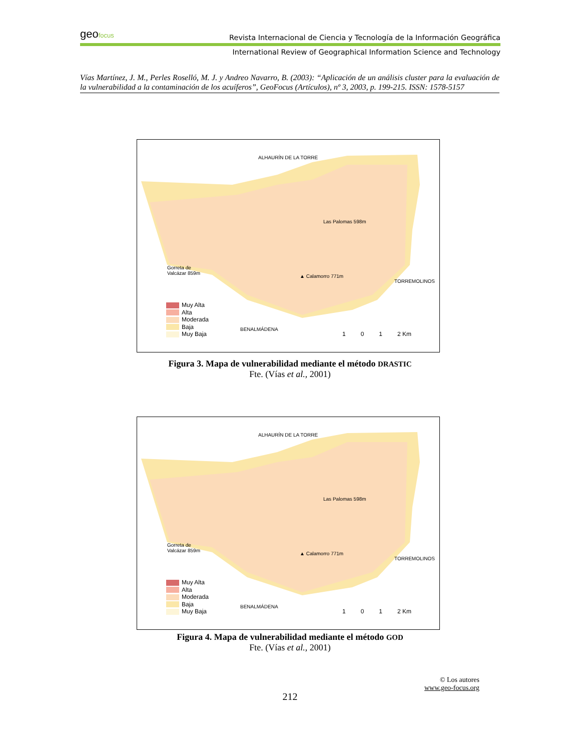geofocus
Revista Internacional de Ciencia y Tecnología de la Información Geográfica
International Review of Geographical Information Science and Technology
Vías Martínez, J. M., Perles Roselló, M. J. y Andreo Navarro, B. (2003): “Aplicación de un análisis cluster para la evaluación de la vulnerabilidad a la contaminación de los acuíferos”, GeoFocus (Artículos), nº 3, 2003, p. 199-215. ISSN: 1578-5157
ALHAURÍN DE LA TORRE
Las Palomas 598m
Gorreta de
Valcázar 859m
▲ Calamorro 771m
TORREMOLINOS
BENALMÁDENA
Muy Alta
Alta
Moderada
Baja
Muy Baja
1 0 1 2 Km
Figura 3. Mapa de vulnerabilidad mediante el método DRASTIC
Fte. (Vías et al., 2001)
ALHAURÍN DE LA TORRE
Las Palomas 598m
Gorreta de
Valcázar 859m
▲ Calamorro 771m
TORREMOLINOS
BENALMÁDENA
Muy Alta
Alta
Moderada
Baja
Muy Baja
1 0 1 2 Km
Figura 4. Mapa de vulnerabilidad mediante el método GOD
Fte. (Vías et al., 2001)
© Los autores
www.geo-focus.org
212